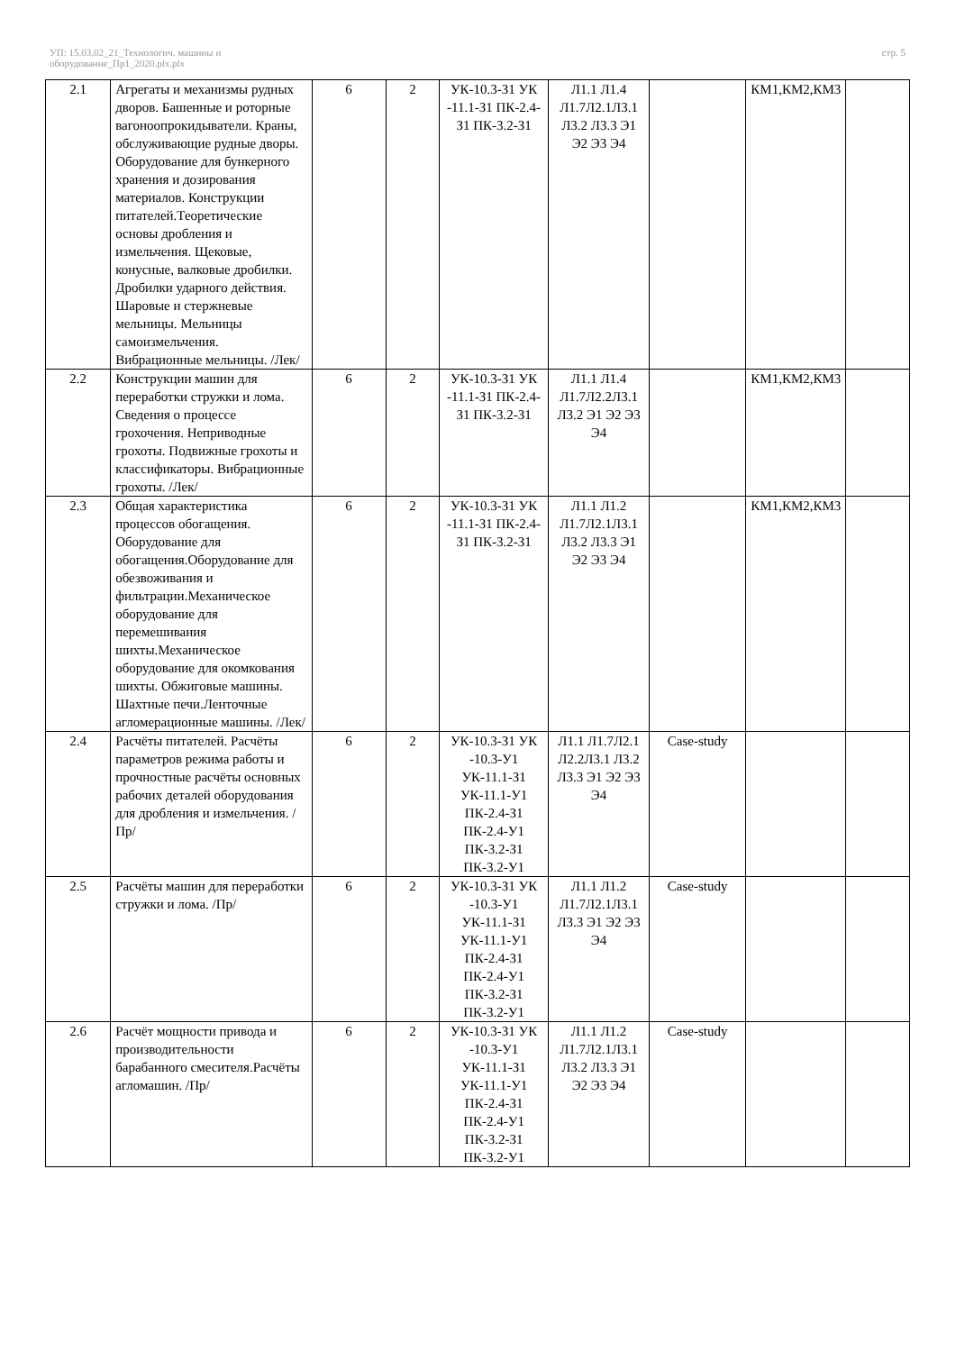УП: 15.03.02_21_Технологич. машины и
оборудование_Пр1_2020.plx.plx
стр. 5
| 2.1 | Агрегаты и механизмы рудных дворов. Башенные и роторные вагоноопрокидыватели. Краны, обслуживающие рудные дворы. Оборудование для бункерного хранения и дозирования материалов. Конструкции питателей.Теоретические основы дробления и измельчения. Щековые, конусные, валковые дробилки. Дробилки ударного действия. Шаровые и стержневые мельницы. Мельницы самоизмельчения. Вибрационные мельницы. /Лек/ | 6 | 2 | УК-10.3-З1 УК -11.1-З1 ПК-2.4-З1 ПК-3.2-З1 | Л1.1 Л1.4 Л1.7Л2.1Л3.1 Л3.2 Л3.3 Э1 Э2 Э3 Э4 | | КМ1,КМ2,КМ3 | |
| 2.2 | Конструкции машин для переработки стружки и лома. Сведения о процессе грохочения. Неприводные грохоты. Подвижные грохоты и классификаторы. Вибрационные грохоты. /Лек/ | 6 | 2 | УК-10.3-З1 УК -11.1-З1 ПК-2.4-З1 ПК-3.2-З1 | Л1.1 Л1.4 Л1.7Л2.2Л3.1 Л3.2 Э1 Э2 Э3 Э4 | | КМ1,КМ2,КМ3 | |
| 2.3 | Общая характеристика процессов обогащения. Оборудование для обогащения.Оборудование для обезвоживания и фильтрации.Механическое оборудование для перемешивания шихты.Механическое оборудование для окомкования шихты. Обжиговые машины. Шахтные печи.Ленточные агломерационные машины. /Лек/ | 6 | 2 | УК-10.3-З1 УК -11.1-З1 ПК-2.4-З1 ПК-3.2-З1 | Л1.1 Л1.2 Л1.7Л2.1Л3.1 Л3.2 Л3.3 Э1 Э2 Э3 Э4 | | КМ1,КМ2,КМ3 | |
| 2.4 | Расчёты питателей. Расчёты параметров режима работы и прочностные расчёты основных рабочих деталей оборудования для дробления и измельчения. /Пр/ | 6 | 2 | УК-10.3-З1 УК -10.3-У1 УК-11.1-З1 УК-11.1-У1 ПК-2.4-З1 ПК-2.4-У1 ПК-3.2-З1 ПК-3.2-У1 | Л1.1 Л1.7Л2.1 Л2.2Л3.1 Л3.2 Л3.3 Э1 Э2 Э3 Э4 | Case-study | | |
| 2.5 | Расчёты машин для переработки стружки и лома. /Пр/ | 6 | 2 | УК-10.3-З1 УК -10.3-У1 УК-11.1-З1 УК-11.1-У1 ПК-2.4-З1 ПК-2.4-У1 ПК-3.2-З1 ПК-3.2-У1 | Л1.1 Л1.2 Л1.7Л2.1Л3.1 Л3.3 Э1 Э2 Э3 Э4 | Case-study | | |
| 2.6 | Расчёт мощности привода и производительности барабанного смесителя.Расчёты агломашин. /Пр/ | 6 | 2 | УК-10.3-З1 УК -10.3-У1 УК-11.1-З1 УК-11.1-У1 ПК-2.4-З1 ПК-2.4-У1 ПК-3.2-З1 ПК-3.2-У1 | Л1.1 Л1.2 Л1.7Л2.1Л3.1 Л3.2 Л3.3 Э1 Э2 Э3 Э4 | Case-study | | |